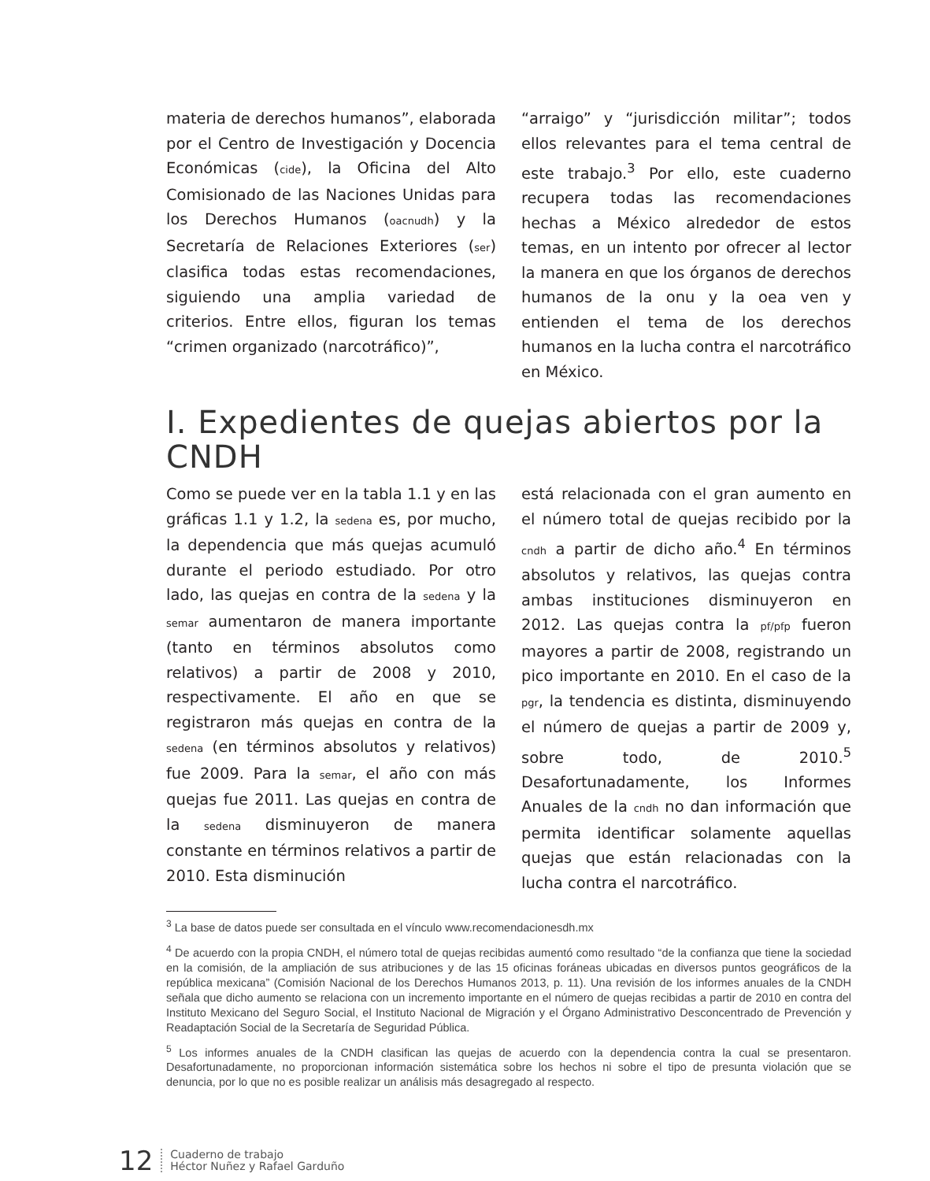materia de derechos humanos”, elaborada por el Centro de Investigación y Docencia Económicas (cide), la Oficina del Alto Comisionado de las Naciones Unidas para los Derechos Humanos (oacnudh) y la Secretaría de Relaciones Exteriores (ser) clasifica todas estas recomendaciones, siguiendo una amplia variedad de criterios. Entre ellos, figuran los temas “crimen organizado (narcotráfico)”,
“arraigo” y “jurisdicción militar”; todos ellos relevantes para el tema central de este trabajo.<sup>3</sup> Por ello, este cuaderno recupera todas las recomendaciones hechas a México alrededor de estos temas, en un intento por ofrecer al lector la manera en que los órganos de derechos humanos de la onu y la oea ven y entienden el tema de los derechos humanos en la lucha contra el narcotráfico en México.
I. Expedientes de quejas abiertos por la CNDH
Como se puede ver en la tabla 1.1 y en las gráficas 1.1 y 1.2, la sedena es, por mucho, la dependencia que más quejas acumuló durante el periodo estudiado. Por otro lado, las quejas en contra de la sedena y la semar aumentaron de manera importante (tanto en términos absolutos como relativos) a partir de 2008 y 2010, respectivamente. El año en que se registraron más quejas en contra de la sedena (en términos absolutos y relativos) fue 2009. Para la semar, el año con más quejas fue 2011. Las quejas en contra de la sedena disminuyeron de manera constante en términos relativos a partir de 2010. Esta disminución
está relacionada con el gran aumento en el número total de quejas recibido por la cndh a partir de dicho año.<sup>4</sup> En términos absolutos y relativos, las quejas contra ambas instituciones disminuyeron en 2012. Las quejas contra la pf/pfp fueron mayores a partir de 2008, registrando un pico importante en 2010. En el caso de la pgr, la tendencia es distinta, disminuyendo el número de quejas a partir de 2009 y, sobre todo, de 2010.<sup>5</sup> Desafortunadamente, los Informes Anuales de la cndh no dan información que permita identificar solamente aquellas quejas que están relacionadas con la lucha contra el narcotráfico.
<sup>3</sup> La base de datos puede ser consultada en el vínculo www.recomendacionesdh.mx
<sup>4</sup> De acuerdo con la propia CNDH, el número total de quejas recibidas aumentó como resultado “de la confianza que tiene la sociedad en la comisión, de la ampliación de sus atribuciones y de las 15 oficinas foráneas ubicadas en diversos puntos geográficos de la república mexicana” (Comisión Nacional de los Derechos Humanos 2013, p. 11). Una revisión de los informes anuales de la CNDH señala que dicho aumento se relaciona con un incremento importante en el número de quejas recibidas a partir de 2010 en contra del Instituto Mexicano del Seguro Social, el Instituto Nacional de Migración y el Órgano Administrativo Desconcentrado de Prevención y Readaptación Social de la Secretaría de Seguridad Pública.
<sup>5</sup> Los informes anuales de la CNDH clasifican las quejas de acuerdo con la dependencia contra la cual se presentaron. Desafortunadamente, no proporcionan información sistemática sobre los hechos ni sobre el tipo de presunta violación que se denuncia, por lo que no es posible realizar un análisis más desagregado al respecto.
12
Cuaderno de trabajo
Héctor Nuñez y Rafael Garduño